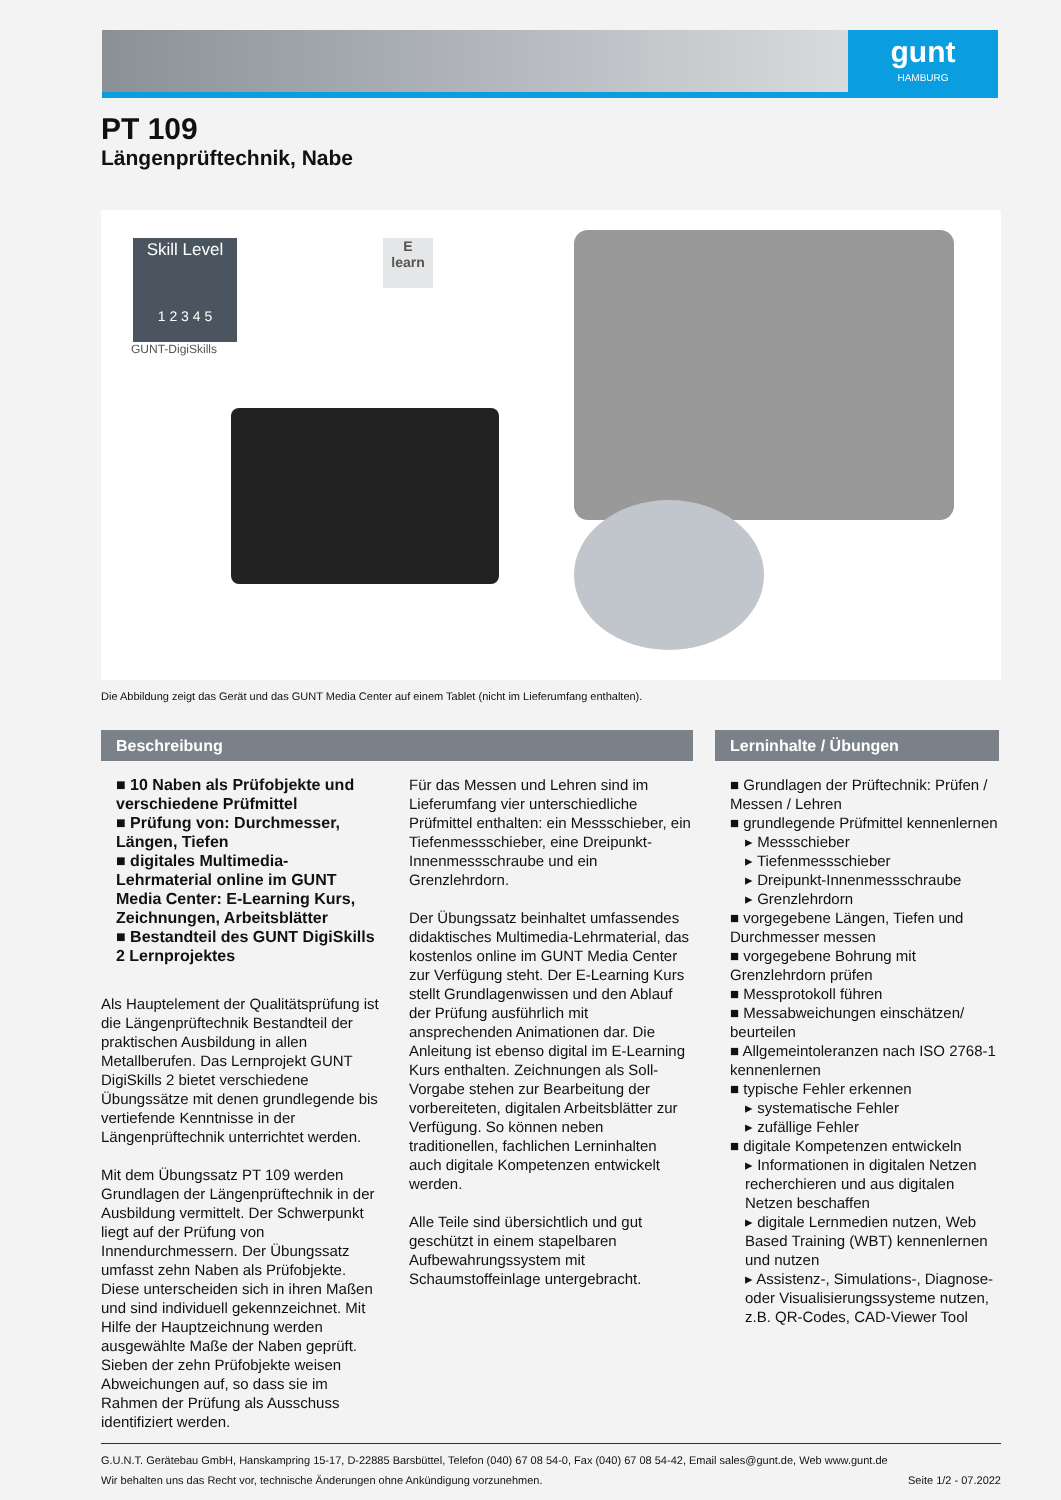gunt
HAMBURG
PT 109
Längenprüftechnik, Nabe
Skill Level
1 2 3 4 5
GUNT-DigiSkills
E
learn
Die Abbildung zeigt das Gerät und das GUNT Media Center auf einem Tablet (nicht im Lieferumfang enthalten).
Beschreibung
■ 10 Naben als Prüfobjekte und verschiedene Prüfmittel
■ Prüfung von: Durchmesser, Längen, Tiefen
■ digitales Multimedia-Lehrmaterial online im GUNT Media Center: E-Learning Kurs, Zeichnungen, Arbeitsblätter
■ Bestandteil des GUNT DigiSkills 2 Lernprojektes
Als Hauptelement der Qualitätsprüfung ist die Längenprüftechnik Bestandteil der praktischen Ausbildung in allen Metallberufen. Das Lernprojekt GUNT DigiSkills 2 bietet verschiedene Übungssätze mit denen grundlegende bis vertiefende Kenntnisse in der Längenprüftechnik unterrichtet werden.
Mit dem Übungssatz PT 109 werden Grundlagen der Längenprüftechnik in der Ausbildung vermittelt. Der Schwerpunkt liegt auf der Prüfung von Innendurchmessern. Der Übungssatz umfasst zehn Naben als Prüfobjekte. Diese unterscheiden sich in ihren Maßen und sind individuell gekennzeichnet. Mit Hilfe der Hauptzeichnung werden ausgewählte Maße der Naben geprüft. Sieben der zehn Prüfobjekte weisen Abweichungen auf, so dass sie im Rahmen der Prüfung als Ausschuss identifiziert werden.
Für das Messen und Lehren sind im Lieferumfang vier unterschiedliche Prüfmittel enthalten: ein Messschieber, ein Tiefenmessschieber, eine Dreipunkt-Innenmessschraube und ein Grenzlehrdorn.
Der Übungssatz beinhaltet umfassendes didaktisches Multimedia-Lehrmaterial, das kostenlos online im GUNT Media Center zur Verfügung steht. Der E-Learning Kurs stellt Grundlagenwissen und den Ablauf der Prüfung ausführlich mit ansprechenden Animationen dar. Die Anleitung ist ebenso digital im E-Learning Kurs enthalten. Zeichnungen als Soll-Vorgabe stehen zur Bearbeitung der vorbereiteten, digitalen Arbeitsblätter zur Verfügung. So können neben traditionellen, fachlichen Lerninhalten auch digitale Kompetenzen entwickelt werden.
Alle Teile sind übersichtlich und gut geschützt in einem stapelbaren Aufbewahrungssystem mit Schaumstoffeinlage untergebracht.
Lerninhalte / Übungen
■ Grundlagen der Prüftechnik: Prüfen / Messen / Lehren
■ grundlegende Prüfmittel kennenlernen
▸ Messschieber
▸ Tiefenmessschieber
▸ Dreipunkt-Innenmessschraube
▸ Grenzlehrdorn
■ vorgegebene Längen, Tiefen und Durchmesser messen
■ vorgegebene Bohrung mit Grenzlehrdorn prüfen
■ Messprotokoll führen
■ Messabweichungen einschätzen/ beurteilen
■ Allgemeintoleranzen nach ISO 2768-1 kennenlernen
■ typische Fehler erkennen
▸ systematische Fehler
▸ zufällige Fehler
■ digitale Kompetenzen entwickeln
▸ Informationen in digitalen Netzen recherchieren und aus digitalen Netzen beschaffen
▸ digitale Lernmedien nutzen, Web Based Training (WBT) kennenlernen und nutzen
▸ Assistenz-, Simulations-, Diagnose- oder Visualisierungssysteme nutzen, z.B. QR-Codes, CAD-Viewer Tool
G.U.N.T. Gerätebau GmbH, Hanskampring 15-17, D-22885 Barsbüttel, Telefon (040) 67 08 54-0, Fax (040) 67 08 54-42, Email sales@gunt.de, Web www.gunt.de
Wir behalten uns das Recht vor, technische Änderungen ohne Ankündigung vorzunehmen. Seite 1/2 - 07.2022